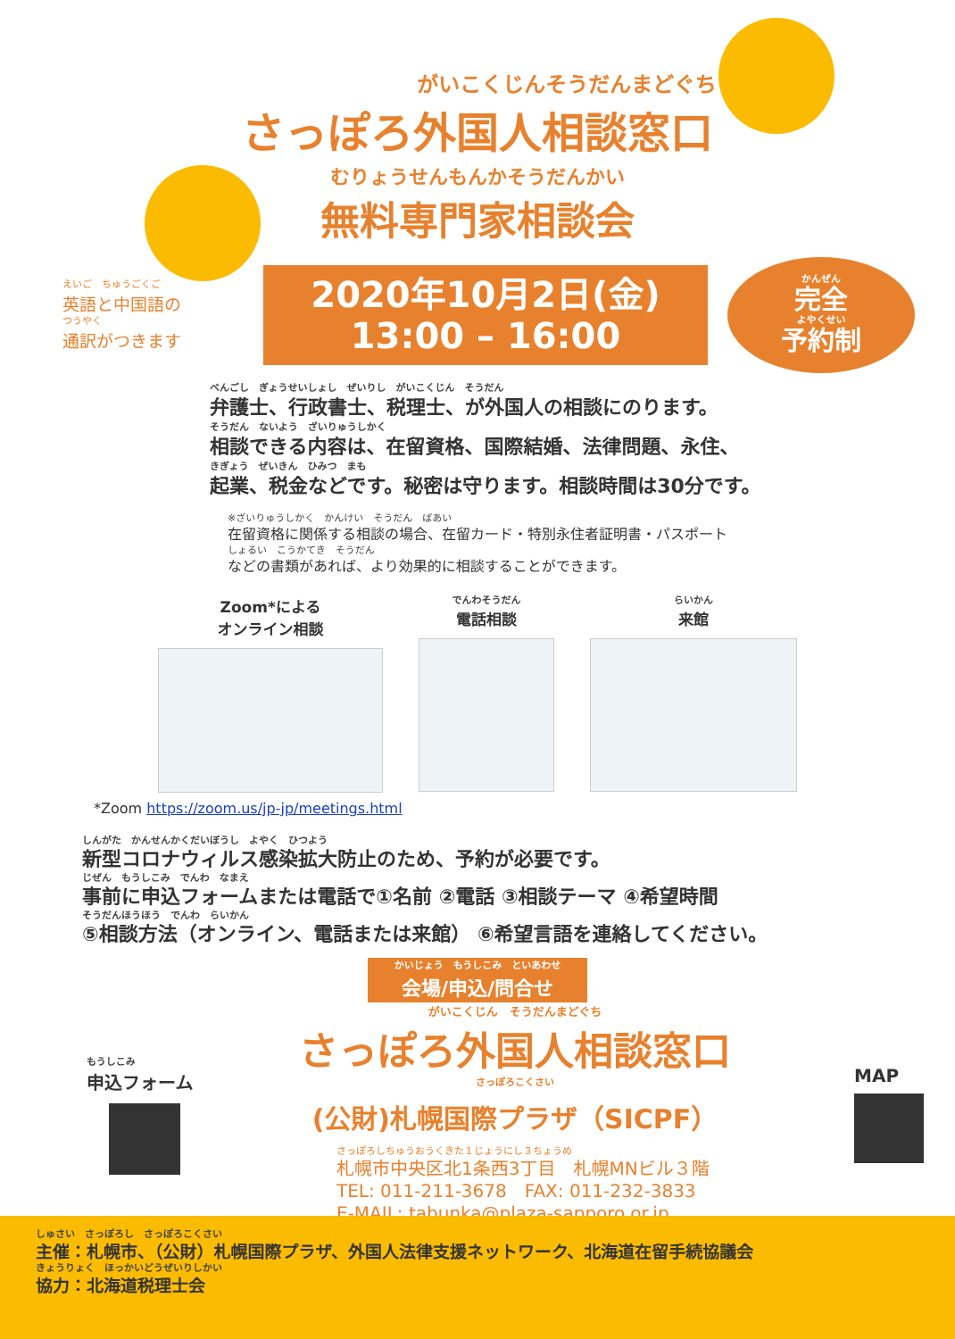がいこくじんそうだんまどぐち
さっぽろ外国人相談窓口
むりょうせんもんかそうだんかい
無料専門家相談会
えいご　ちゅうごくご
英語と中国語の
つうやく
通訳がつきます
2020年10月2日(金)
13:00 – 16:00
かんぜん
完全
よやくせい
予約制
べんごし　ぎょうせいしょし　ぜいりし　がいこくじん　そうだん
弁護士、行政書士、税理士、が外国人の相談にのります。
そうだん　ないよう　ざいりゅうしかく
相談できる内容は、在留資格、国際結婚、法律問題、永住、
きぎょう　ぜいきん　ひみつ　まも
起業、税金などです。秘密は守ります。相談時間は30分です。
※ざいりゅうしかく　かんけい　そうだん　ばあい
在留資格に関係する相談の場合、在留カード・特別永住者証明書・パスポート
しょるい　こうかてき　そうだん
などの書類があれば、より効果的に相談することができます。
Zoom*による
オンライン相談
でんわそうだん
電話相談
らいかん
来館
*Zoom https://zoom.us/jp-jp/meetings.html
しんがた　かんせんかくだいぼうし　よやく　ひつよう
新型コロナウィルス感染拡大防止のため、予約が必要です。
じぜん　もうしこみ　でんわ　なまえ
事前に申込フォームまたは電話で①名前 ②電話 ③相談テーマ ④希望時間
そうだんほうほう　でんわ　らいかん
⑤相談方法（オンライン、電話または来館） ⑥希望言語を連絡してください。
かいじょう　もうしこみ　といあわせ 会場/申込/問合せ
もうしこみ
申込フォーム
がいこくじん　そうだんまどぐち
さっぽろ外国人相談窓口
さっぽろこくさい
(公財)札幌国際プラザ（SICPF）
さっぽろしちゅうおうくきた１じょうにし３ちょうめ
札幌市中央区北1条西3丁目　札幌MNビル３階
TEL: 011-211-3678　FAX: 011-232-3833
E-MAIL: tabunka@plaza-sapporo.or.jp
MAP
しゅさい　さっぽろし　さっぽろこくさい
主催：札幌市、（公財）札幌国際プラザ、外国人法律支援ネットワーク、北海道在留手続協議会
きょうりょく　ほっかいどうぜいりしかい
協力：北海道税理士会